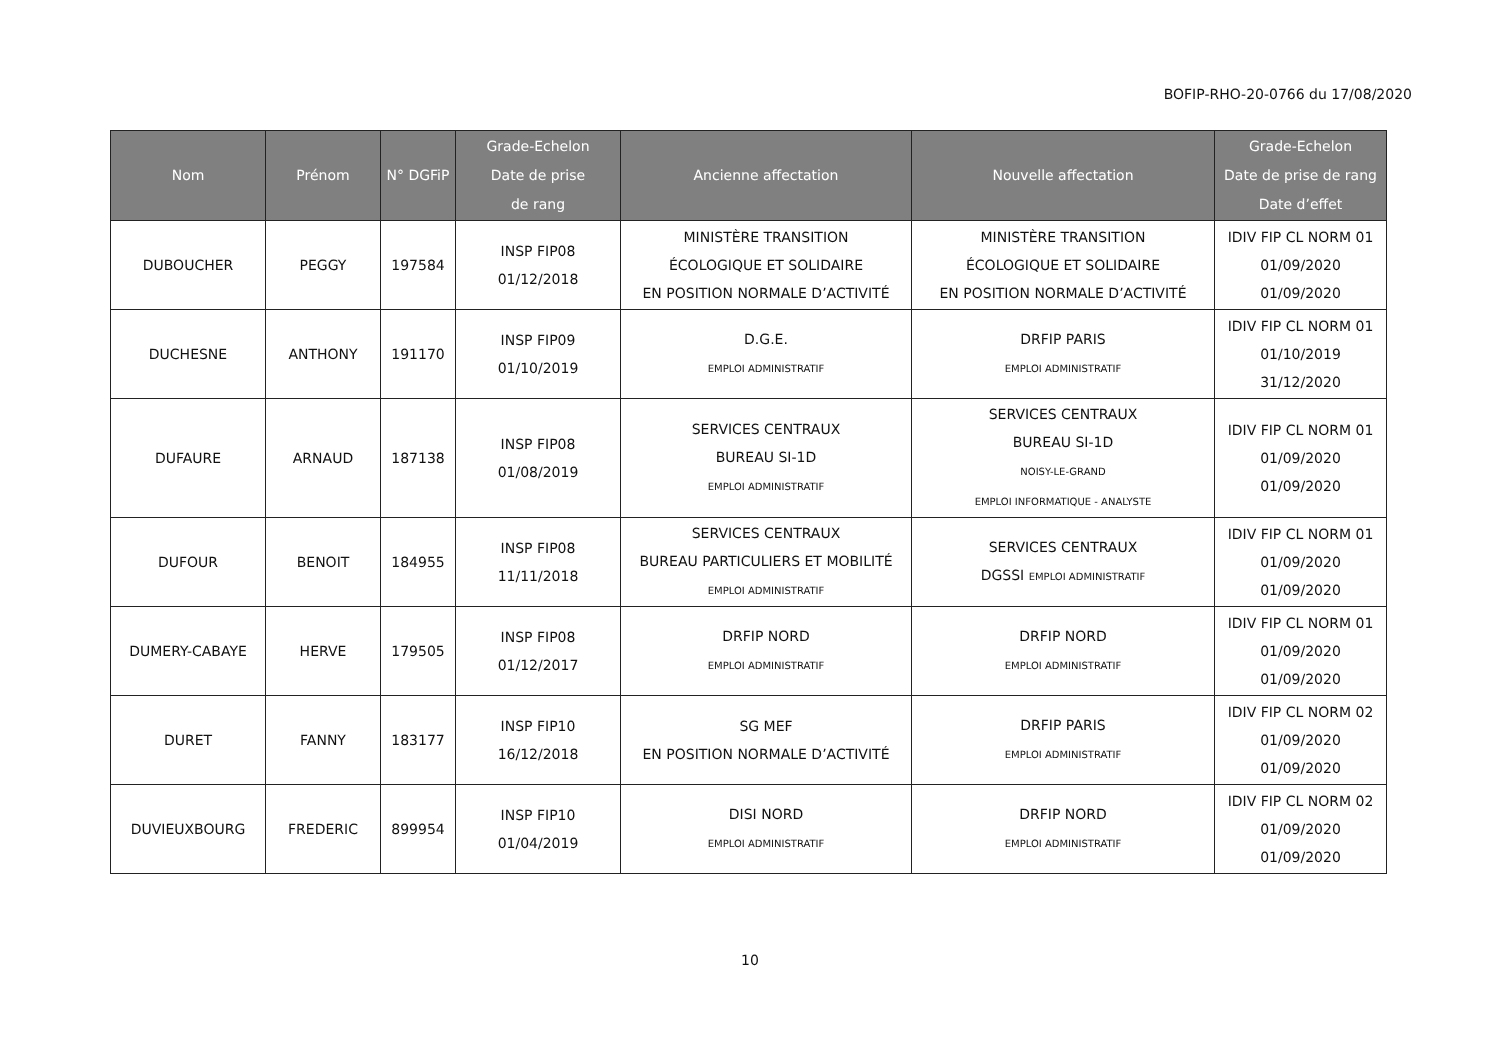BOFIP-RHO-20-0766 du 17/08/2020
| Nom | Prénom | N° DGFiP | Grade-Echelon Date de prise de rang | Ancienne affectation | Nouvelle affectation | Grade-Echelon Date de prise de rang Date d’effet |
| --- | --- | --- | --- | --- | --- | --- |
| DUBOUCHER | PEGGY | 197584 | INSP FIP08 01/12/2018 | MINISTÈRE TRANSITION ÉCOLOGIQUE ET SOLIDAIRE EN POSITION NORMALE D’ACTIVITÉ | MINISTÈRE TRANSITION ÉCOLOGIQUE ET SOLIDAIRE EN POSITION NORMALE D’ACTIVITÉ | IDIV FIP CL NORM 01 01/09/2020 01/09/2020 |
| DUCHESNE | ANTHONY | 191170 | INSP FIP09 01/10/2019 | D.G.E. EMPLOI ADMINISTRATIF | DRFIP PARIS EMPLOI ADMINISTRATIF | IDIV FIP CL NORM 01 01/10/2019 31/12/2020 |
| DUFAURE | ARNAUD | 187138 | INSP FIP08 01/08/2019 | SERVICES CENTRAUX BUREAU SI-1D EMPLOI ADMINISTRATIF | SERVICES CENTRAUX BUREAU SI-1D NOISY-LE-GRAND EMPLOI INFORMATIQUE - ANALYSTE | IDIV FIP CL NORM 01 01/09/2020 01/09/2020 |
| DUFOUR | BENOIT | 184955 | INSP FIP08 11/11/2018 | SERVICES CENTRAUX BUREAU PARTICULIERS ET MOBILITÉ EMPLOI ADMINISTRATIF | SERVICES CENTRAUX DGSSI EMPLOI ADMINISTRATIF | IDIV FIP CL NORM 01 01/09/2020 01/09/2020 |
| DUMERY-CABAYE | HERVE | 179505 | INSP FIP08 01/12/2017 | DRFIP NORD EMPLOI ADMINISTRATIF | DRFIP NORD EMPLOI ADMINISTRATIF | IDIV FIP CL NORM 01 01/09/2020 01/09/2020 |
| DURET | FANNY | 183177 | INSP FIP10 16/12/2018 | SG MEF EN POSITION NORMALE D’ACTIVITÉ | DRFIP PARIS EMPLOI ADMINISTRATIF | IDIV FIP CL NORM 02 01/09/2020 01/09/2020 |
| DUVIEUXBOURG | FREDERIC | 899954 | INSP FIP10 01/04/2019 | DISI NORD EMPLOI ADMINISTRATIF | DRFIP NORD EMPLOI ADMINISTRATIF | IDIV FIP CL NORM 02 01/09/2020 01/09/2020 |
10